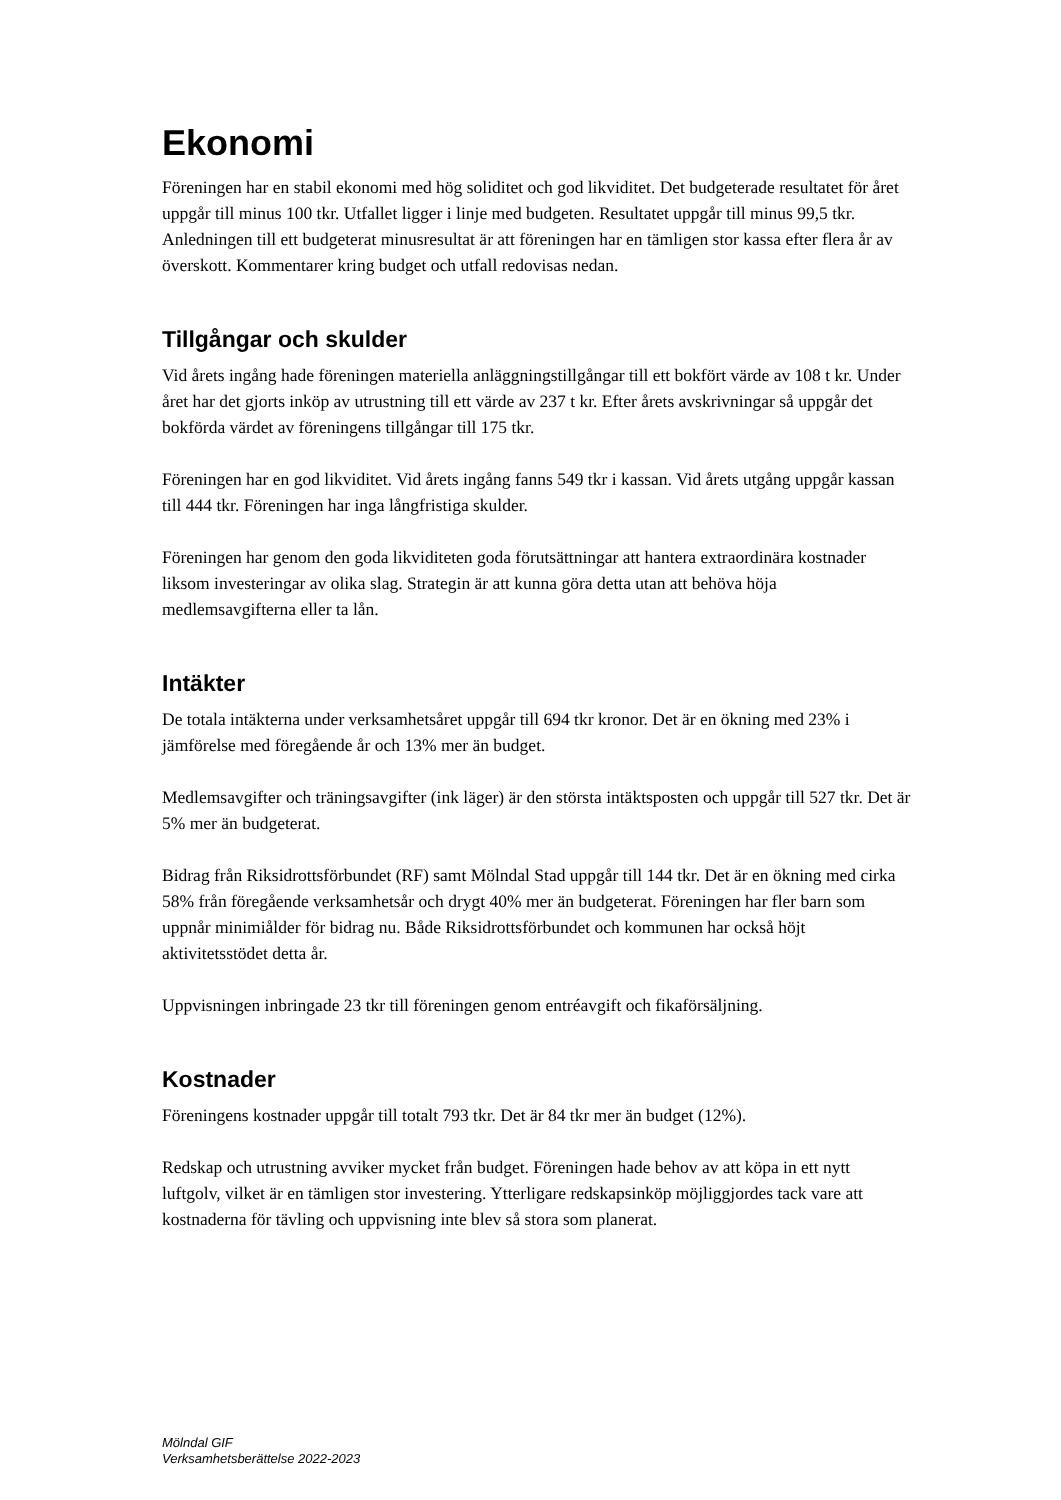Ekonomi
Föreningen har en stabil ekonomi med hög soliditet och god likviditet. Det budgeterade resultatet för året uppgår till minus 100 tkr. Utfallet ligger i linje med budgeten. Resultatet uppgår till minus 99,5 tkr. Anledningen till ett budgeterat minusresultat är att föreningen har en tämligen stor kassa efter flera år av överskott. Kommentarer kring budget och utfall redovisas nedan.
Tillgångar och skulder
Vid årets ingång hade föreningen materiella anläggningstillgångar till ett bokfört värde av 108 t kr. Under året har det gjorts inköp av utrustning till ett värde av 237 t kr. Efter årets avskrivningar så uppgår det bokförda värdet av föreningens tillgångar till 175 tkr.
Föreningen har en god likviditet. Vid årets ingång fanns 549 tkr i kassan. Vid årets utgång uppgår kassan till 444 tkr. Föreningen har inga långfristiga skulder.
Föreningen har genom den goda likviditeten goda förutsättningar att hantera extraordinära kostnader liksom investeringar av olika slag. Strategin är att kunna göra detta utan att behöva höja medlemsavgifterna eller ta lån.
Intäkter
De totala intäkterna under verksamhetsåret uppgår till 694 tkr kronor. Det är en ökning med 23% i jämförelse med föregående år och 13% mer än budget.
Medlemsavgifter och träningsavgifter (ink läger) är den största intäktsposten och uppgår till 527 tkr. Det är 5% mer än budgeterat.
Bidrag från Riksidrottsförbundet (RF) samt Mölndal Stad uppgår till 144 tkr. Det är en ökning med cirka 58% från föregående verksamhetsår och drygt 40% mer än budgeterat. Föreningen har fler barn som uppnår minimiålder för bidrag nu. Både Riksidrottsförbundet och kommunen har också höjt aktivitetsstödet detta år.
Uppvisningen inbringade 23 tkr till föreningen genom entréavgift och fikaförsäljning.
Kostnader
Föreningens kostnader uppgår till totalt 793 tkr. Det är 84 tkr mer än budget (12%).
Redskap och utrustning avviker mycket från budget. Föreningen hade behov av att köpa in ett nytt luftgolv, vilket är en tämligen stor investering. Ytterligare redskapsinköp möjliggjordes tack vare att kostnaderna för tävling och uppvisning inte blev så stora som planerat.
Mölndal GIF
Verksamhetsberättelse 2022-2023